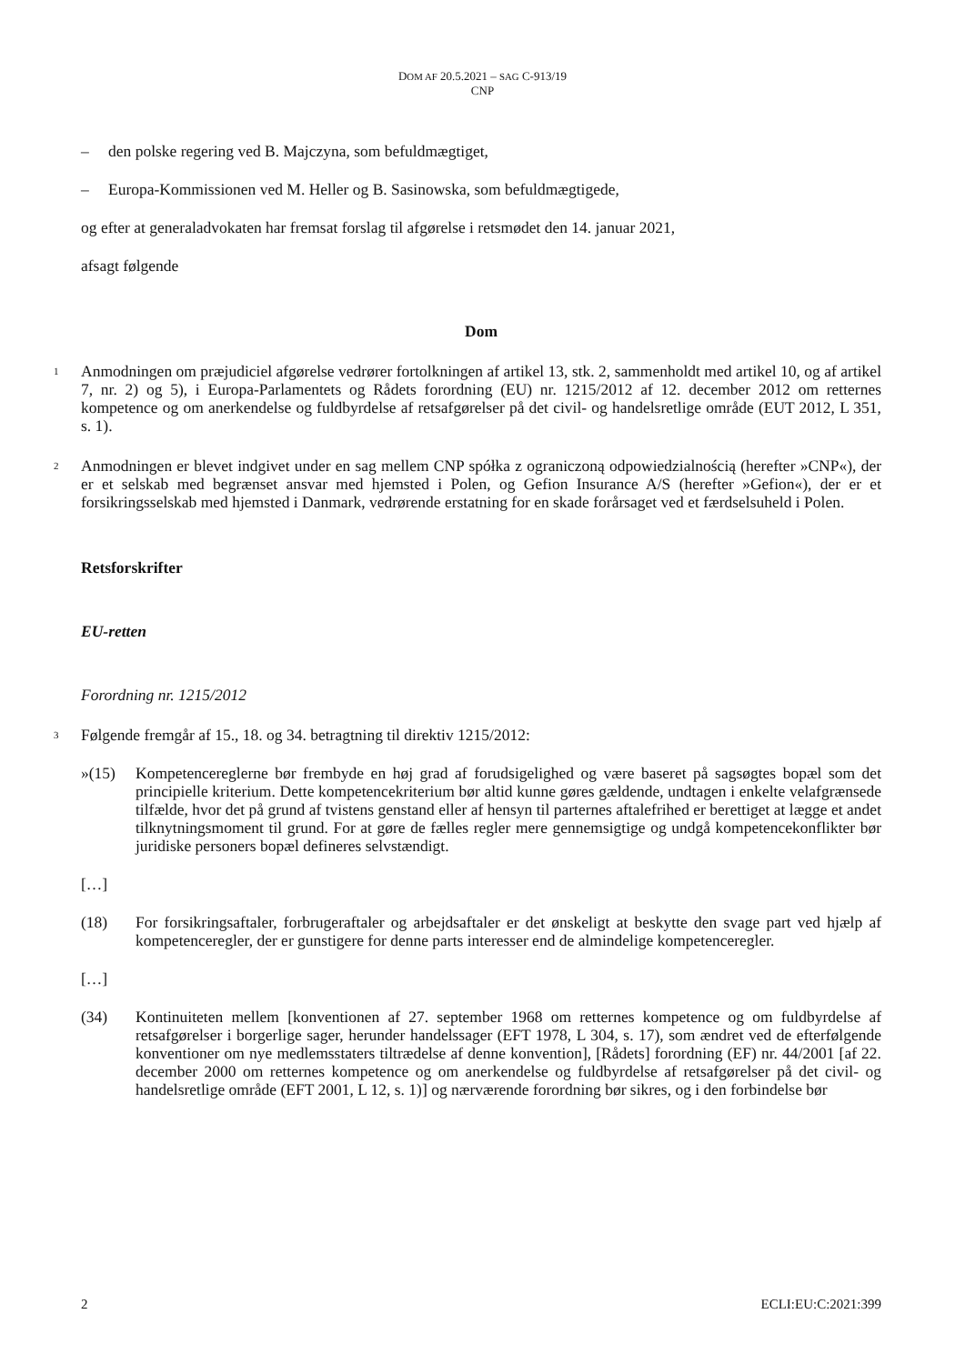DOM AF 20.5.2021 – SAG C-913/19
CNP
– den polske regering ved B. Majczyna, som befuldmægtiget,
– Europa-Kommissionen ved M. Heller og B. Sasinowska, som befuldmægtigede,
og efter at generaladvokaten har fremsat forslag til afgørelse i retsmødet den 14. januar 2021,
afsagt følgende
Dom
1
Anmodningen om præjudiciel afgørelse vedrører fortolkningen af artikel 13, stk. 2, sammenholdt med artikel 10, og af artikel 7, nr. 2) og 5), i Europa-Parlamentets og Rådets forordning (EU) nr. 1215/2012 af 12. december 2012 om retternes kompetence og om anerkendelse og fuldbyrdelse af retsafgørelser på det civil- og handelsretlige område (EUT 2012, L 351, s. 1).
2
Anmodningen er blevet indgivet under en sag mellem CNP spółka z ograniczoną odpowiedzialnością (herefter »CNP«), der er et selskab med begrænset ansvar med hjemsted i Polen, og Gefion Insurance A/S (herefter »Gefion«), der er et forsikringsselskab med hjemsted i Danmark, vedrørende erstatning for en skade forårsaget ved et færdselsuheld i Polen.
Retsforskrifter
EU-retten
Forordning nr. 1215/2012
3
Følgende fremgår af 15., 18. og 34. betragtning til direktiv 1215/2012:
»(15) Kompetencereglerne bør frembyde en høj grad af forudsigelighed og være baseret på sagsøgtes bopæl som det principielle kriterium. Dette kompetencekriterium bør altid kunne gøres gældende, undtagen i enkelte velafgrænsede tilfælde, hvor det på grund af tvistens genstand eller af hensyn til parternes aftalefrihed er berettiget at lægge et andet tilknytningsmoment til grund. For at gøre de fælles regler mere gennemsigtige og undgå kompetencekonflikter bør juridiske personers bopæl defineres selvstændigt.
[…]
(18) For forsikringsaftaler, forbrugeraftaler og arbejdsaftaler er det ønskeligt at beskytte den svage part ved hjælp af kompetenceregler, der er gunstigere for denne parts interesser end de almindelige kompetenceregler.
[…]
(34) Kontinuiteten mellem [konventionen af 27. september 1968 om retternes kompetence og om fuldbyrdelse af retsafgørelser i borgerlige sager, herunder handelssager (EFT 1978, L 304, s. 17), som ændret ved de efterfølgende konventioner om nye medlemsstaters tiltrædelse af denne konvention], [Rådets] forordning (EF) nr. 44/2001 [af 22. december 2000 om retternes kompetence og om anerkendelse og fuldbyrdelse af retsafgørelser på det civil- og handelsretlige område (EFT 2001, L 12, s. 1)] og nærværende forordning bør sikres, og i den forbindelse bør
2 ECLI:EU:C:2021:399